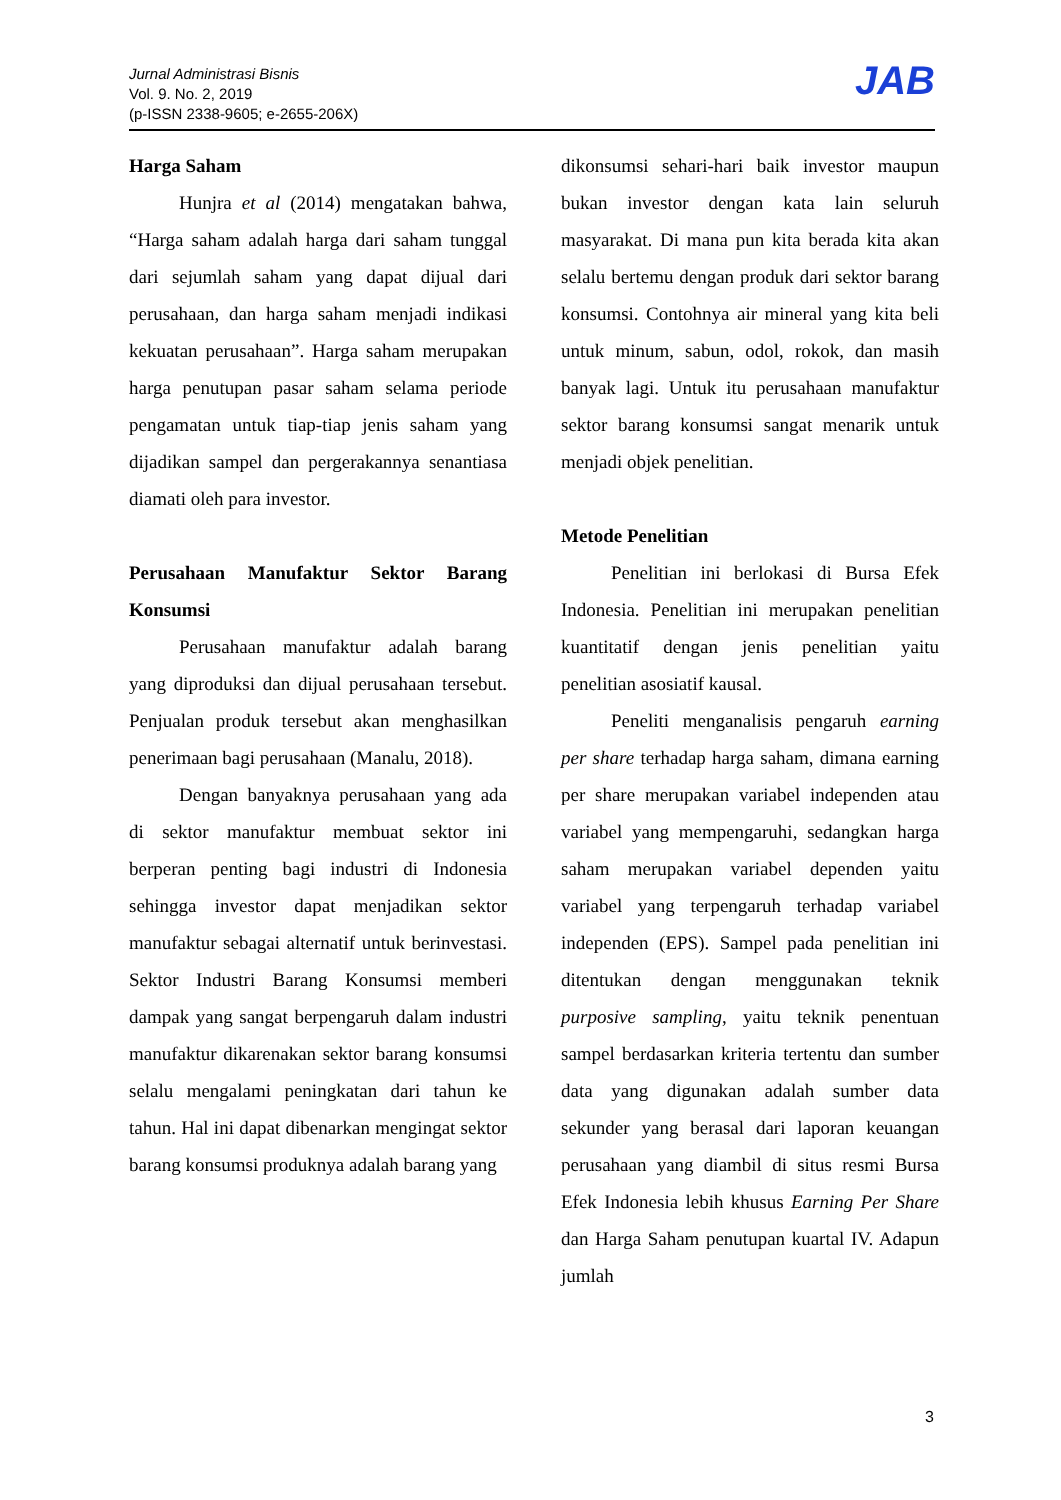Jurnal Administrasi Bisnis
Vol. 9. No. 2, 2019
(p-ISSN 2338-9605; e-2655-206X)
JAB
Harga Saham
Hunjra et al (2014) mengatakan bahwa, “Harga saham adalah harga dari saham tunggal dari sejumlah saham yang dapat dijual dari perusahaan, dan harga saham menjadi indikasi kekuatan perusahaan”. Harga saham merupakan harga penutupan pasar saham selama periode pengamatan untuk tiap-tiap jenis saham yang dijadikan sampel dan pergerakannya senantiasa diamati oleh para investor.
Perusahaan Manufaktur Sektor Barang Konsumsi
Perusahaan manufaktur adalah barang yang diproduksi dan dijual perusahaan tersebut. Penjualan produk tersebut akan menghasilkan penerimaan bagi perusahaan (Manalu, 2018).
Dengan banyaknya perusahaan yang ada di sektor manufaktur membuat sektor ini berperan penting bagi industri di Indonesia sehingga investor dapat menjadikan sektor manufaktur sebagai alternatif untuk berinvestasi. Sektor Industri Barang Konsumsi memberi dampak yang sangat berpengaruh dalam industri manufaktur dikarenakan sektor barang konsumsi selalu mengalami peningkatan dari tahun ke tahun. Hal ini dapat dibenarkan mengingat sektor barang konsumsi produknya adalah barang yang
dikonsumsi sehari-hari baik investor maupun bukan investor dengan kata lain seluruh masyarakat. Di mana pun kita berada kita akan selalu bertemu dengan produk dari sektor barang konsumsi. Contohnya air mineral yang kita beli untuk minum, sabun, odol, rokok, dan masih banyak lagi. Untuk itu perusahaan manufaktur sektor barang konsumsi sangat menarik untuk menjadi objek penelitian.
Metode Penelitian
Penelitian ini berlokasi di Bursa Efek Indonesia. Penelitian ini merupakan penelitian kuantitatif dengan jenis penelitian yaitu penelitian asosiatif kausal.
Peneliti menganalisis pengaruh earning per share terhadap harga saham, dimana earning per share merupakan variabel independen atau variabel yang mempengaruhi, sedangkan harga saham merupakan variabel dependen yaitu variabel yang terpengaruh terhadap variabel independen (EPS). Sampel pada penelitian ini ditentukan dengan menggunakan teknik purposive sampling, yaitu teknik penentuan sampel berdasarkan kriteria tertentu dan sumber data yang digunakan adalah sumber data sekunder yang berasal dari laporan keuangan perusahaan yang diambil di situs resmi Bursa Efek Indonesia lebih khusus Earning Per Share dan Harga Saham penutupan kuartal IV. Adapun jumlah
3